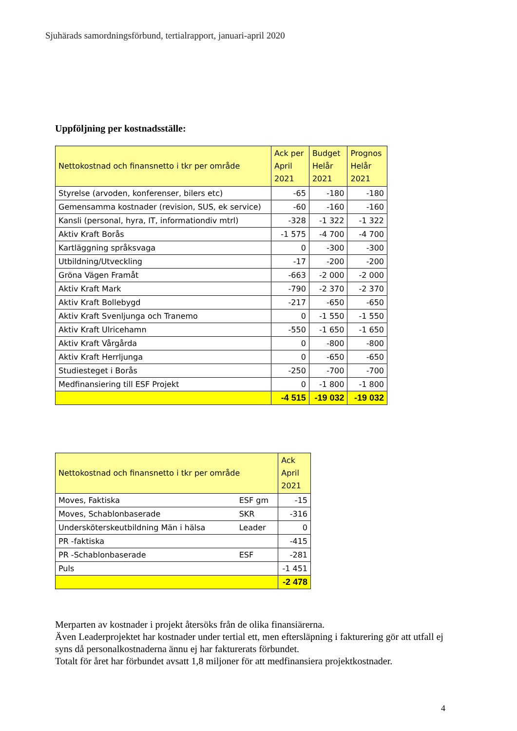Sjuhärads samordningsförbund, tertialrapport, januari-april 2020
Uppföljning per kostnadsställe:
| Nettokostnad och finansnetto i tkr per område | Ack per April 2021 | Budget Helår 2021 | Prognos Helår 2021 |
| --- | --- | --- | --- |
| Styrelse (arvoden, konferenser, bilers etc) | -65 | -180 | -180 |
| Gemensamma kostnader (revision, SUS, ek service) | -60 | -160 | -160 |
| Kansli (personal, hyra, IT, informationdiv mtrl) | -328 | -1 322 | -1 322 |
| Aktiv Kraft Borås | -1 575 | -4 700 | -4 700 |
| Kartläggning språksvaga | 0 | -300 | -300 |
| Utbildning/Utveckling | -17 | -200 | -200 |
| Gröna Vägen Framåt | -663 | -2 000 | -2 000 |
| Aktiv Kraft Mark | -790 | -2 370 | -2 370 |
| Aktiv Kraft Bollebygd | -217 | -650 | -650 |
| Aktiv Kraft Svenljunga och Tranemo | 0 | -1 550 | -1 550 |
| Aktiv Kraft Ulricehamn | -550 | -1 650 | -1 650 |
| Aktiv Kraft Vårgårda | 0 | -800 | -800 |
| Aktiv Kraft Herrljunga | 0 | -650 | -650 |
| Studiesteget i Borås | -250 | -700 | -700 |
| Medfinansiering till ESF Projekt | 0 | -1 800 | -1 800 |
| | -4 515 | -19 032 | -19 032 |
| Nettokostnad och finansnetto i tkr per område | | Ack April 2021 |
| --- | --- | --- |
| Moves, Faktiska | ESF gm | -15 |
| Moves, Schablonbaserade | SKR | -316 |
| Undersköterskeutbildning Män i hälsa | Leader | 0 |
| PR -faktiska | | -415 |
| PR -Schablonbaserade | ESF | -281 |
| Puls | | -1 451 |
| | | -2 478 |
Merparten av kostnader i projekt återsöks från de olika finansiärerna.
Även Leaderprojektet har kostnader under tertial ett, men eftersläpning i fakturering gör att utfall ej syns då personalkostnaderna ännu ej har fakturerats förbundet.
Totalt för året har förbundet avsatt 1,8 miljoner för att medfinansiera projektkostnader.
4